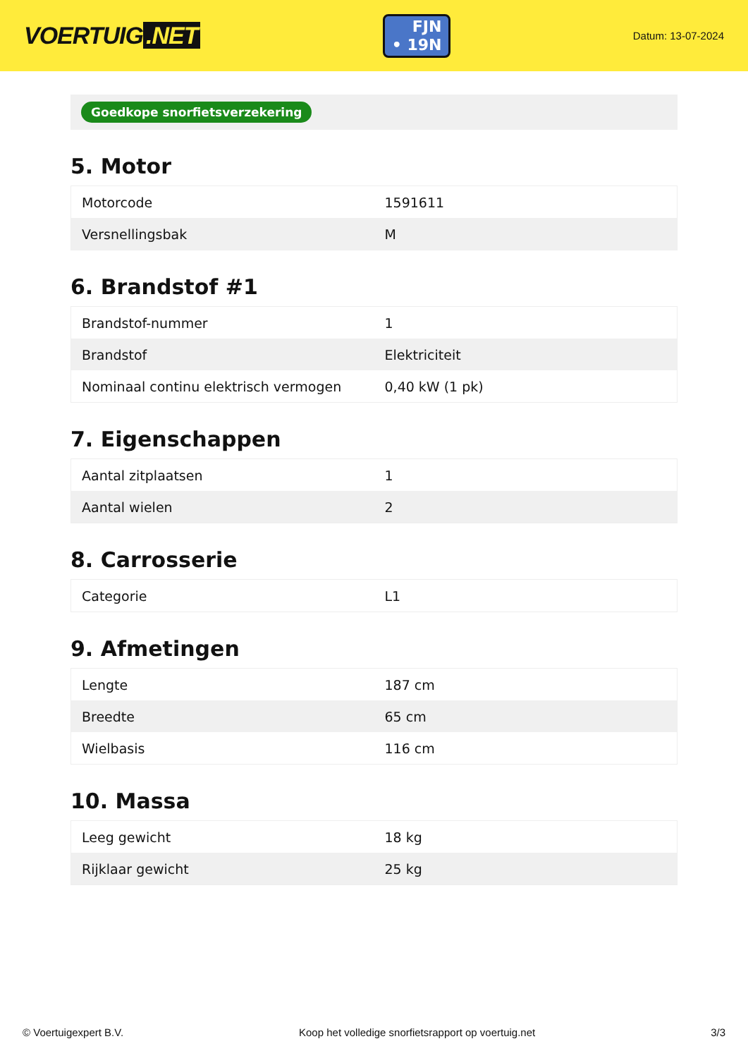VOERTUIG.NET
FJN
• 19N
Datum: 13-07-2024
Goedkope snorfietsverzekering
5. Motor
| Motorcode | 1591611 |
| Versnellingsbak | M |
6. Brandstof #1
| Brandstof-nummer | 1 |
| Brandstof | Elektriciteit |
| Nominaal continu elektrisch vermogen | 0,40 kW (1 pk) |
7. Eigenschappen
| Aantal zitplaatsen | 1 |
| Aantal wielen | 2 |
8. Carrosserie
| Categorie | L1 |
9. Afmetingen
| Lengte | 187 cm |
| Breedte | 65 cm |
| Wielbasis | 116 cm |
10. Massa
| Leeg gewicht | 18 kg |
| Rijklaar gewicht | 25 kg |
© Voertuigexpert B.V. Koop het volledige snorfietsrapport op voertuig.net 3/3